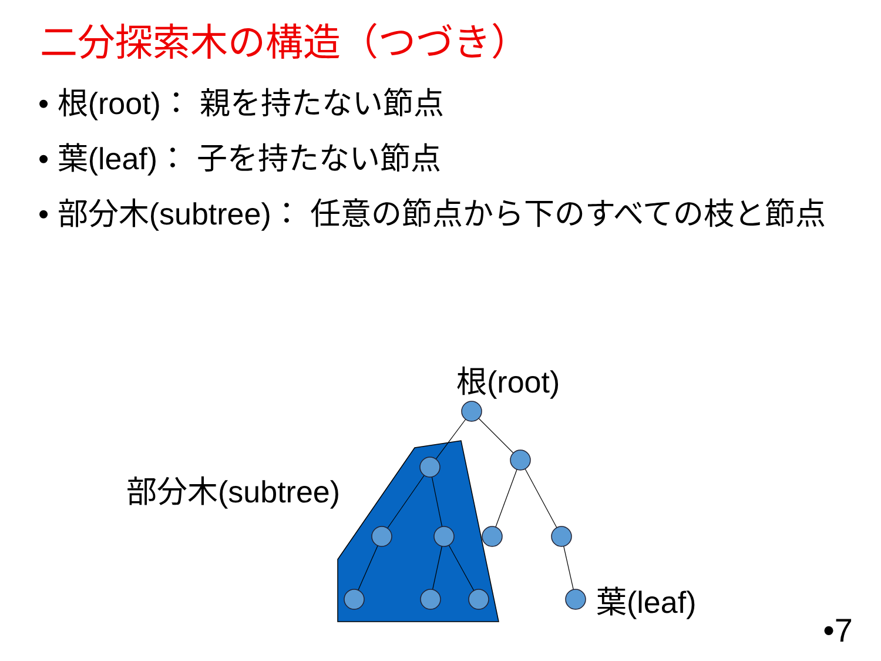二分探索木の構造（つづき）
• 根(root)： 親を持たない節点
• 葉(leaf)： 子を持たない節点
• 部分木(subtree)： 任意の節点から下のすべての枝と節点
根(root)
部分木(subtree)
葉(leaf)
•7